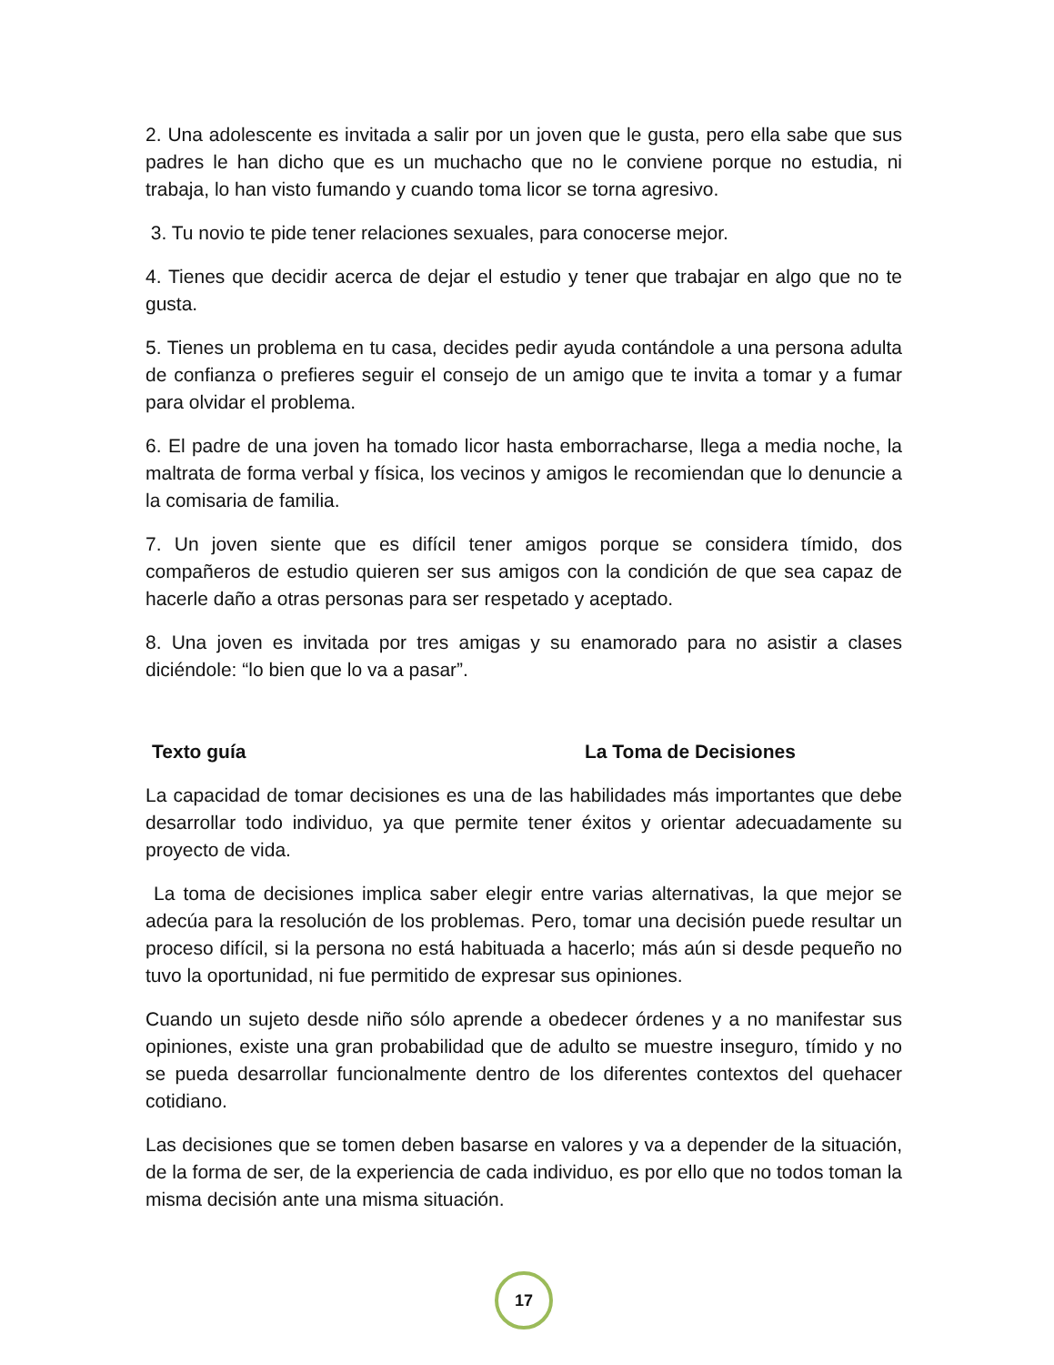2. Una adolescente es invitada a salir por un joven que le gusta, pero ella sabe que sus padres le han dicho que es un muchacho que no le conviene porque no estudia, ni trabaja, lo han visto fumando y cuando toma licor se torna agresivo.
3. Tu novio te pide tener relaciones sexuales, para conocerse mejor.
4. Tienes que decidir acerca de dejar el estudio y tener que trabajar en algo que no te gusta.
5. Tienes un problema en tu casa, decides pedir ayuda contándole a una persona adulta de confianza o prefieres seguir el consejo de un amigo que te invita a tomar y a fumar para olvidar el problema.
6. El padre de una joven ha tomado licor hasta emborracharse, llega a media noche, la maltrata de forma verbal y física, los vecinos y amigos le recomiendan que lo denuncie a la comisaria de familia.
7. Un joven siente que es difícil tener amigos porque se considera tímido, dos compañeros de estudio quieren ser sus amigos con la condición de que sea capaz de hacerle daño a otras personas para ser respetado y aceptado.
8. Una joven es invitada por tres amigas y su enamorado para no asistir a clases diciéndole: “lo bien que lo va a pasar”.
Texto guía La Toma de Decisiones
La capacidad de tomar decisiones es una de las habilidades más importantes que debe desarrollar todo individuo, ya que permite tener éxitos y orientar adecuadamente su proyecto de vida.
La toma de decisiones implica saber elegir entre varias alternativas, la que mejor se adecúa para la resolución de los problemas. Pero, tomar una decisión puede resultar un proceso difícil, si la persona no está habituada a hacerlo; más aún si desde pequeño no tuvo la oportunidad, ni fue permitido de expresar sus opiniones.
Cuando un sujeto desde niño sólo aprende a obedecer órdenes y a no manifestar sus opiniones, existe una gran probabilidad que de adulto se muestre inseguro, tímido y no se pueda desarrollar funcionalmente dentro de los diferentes contextos del quehacer cotidiano.
Las decisiones que se tomen deben basarse en valores y va a depender de la situación, de la forma de ser, de la experiencia de cada individuo, es por ello que no todos toman la misma decisión ante una misma situación.
17